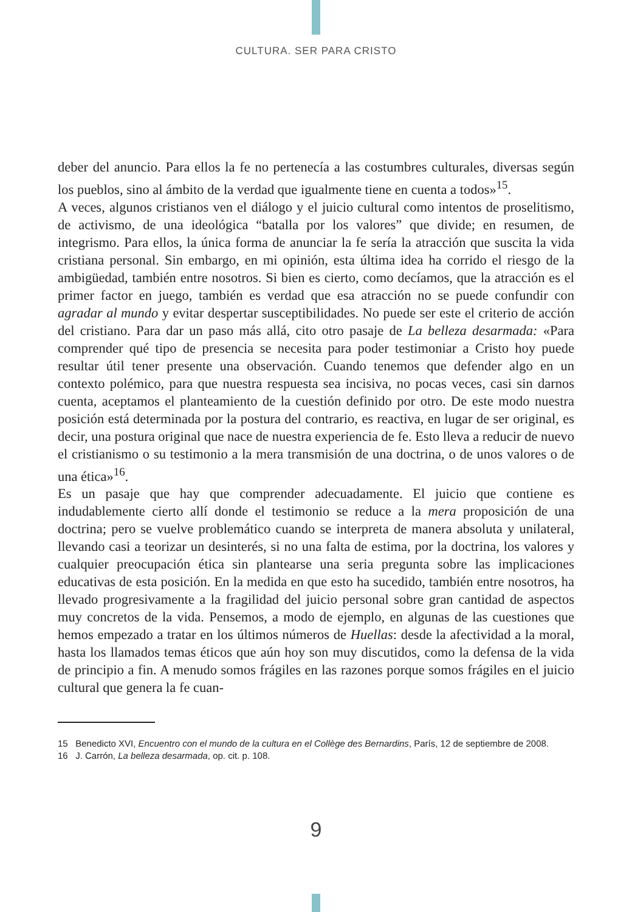CULTURA. SER PARA CRISTO
deber del anuncio. Para ellos la fe no pertenecía a las costumbres culturales, diversas según los pueblos, sino al ámbito de la verdad que igualmente tiene en cuenta a todos»<sup>15</sup>.
A veces, algunos cristianos ven el diálogo y el juicio cultural como intentos de proselitismo, de activismo, de una ideológica “batalla por los valores” que divide; en resumen, de integrismo. Para ellos, la única forma de anunciar la fe sería la atracción que suscita la vida cristiana personal. Sin embargo, en mi opinión, esta última idea ha corrido el riesgo de la ambigüedad, también entre nosotros. Si bien es cierto, como decíamos, que la atracción es el primer factor en juego, también es verdad que esa atracción no se puede confundir con agradar al mundo y evitar despertar susceptibilidades. No puede ser este el criterio de acción del cristiano. Para dar un paso más allá, cito otro pasaje de La belleza desarmada: «Para comprender qué tipo de presencia se necesita para poder testimoniar a Cristo hoy puede resultar útil tener presente una observación. Cuando tenemos que defender algo en un contexto polémico, para que nuestra respuesta sea incisiva, no pocas veces, casi sin darnos cuenta, aceptamos el planteamiento de la cuestión definido por otro. De este modo nuestra posición está determinada por la postura del contrario, es reactiva, en lugar de ser original, es decir, una postura original que nace de nuestra experiencia de fe. Esto lleva a reducir de nuevo el cristianismo o su testimonio a la mera transmisión de una doctrina, o de unos valores o de una ética»<sup>16</sup>.
Es un pasaje que hay que comprender adecuadamente. El juicio que contiene es indudablemente cierto allí donde el testimonio se reduce a la mera proposición de una doctrina; pero se vuelve problemático cuando se interpreta de manera absoluta y unilateral, llevando casi a teorizar un desinterés, si no una falta de estima, por la doctrina, los valores y cualquier preocupación ética sin plantearse una seria pregunta sobre las implicaciones educativas de esta posición. En la medida en que esto ha sucedido, también entre nosotros, ha llevado progresivamente a la fragilidad del juicio personal sobre gran cantidad de aspectos muy concretos de la vida. Pensemos, a modo de ejemplo, en algunas de las cuestiones que hemos empezado a tratar en los últimos números de Huellas: desde la afectividad a la moral, hasta los llamados temas éticos que aún hoy son muy discutidos, como la defensa de la vida de principio a fin. A menudo somos frágiles en las razones porque somos frágiles en el juicio cultural que genera la fe cuan-
15 Benedicto XVI, Encuentro con el mundo de la cultura en el Collège des Bernardins, París, 12 de septiembre de 2008.
16 J. Carrón, La belleza desarmada, op. cit. p. 108.
9